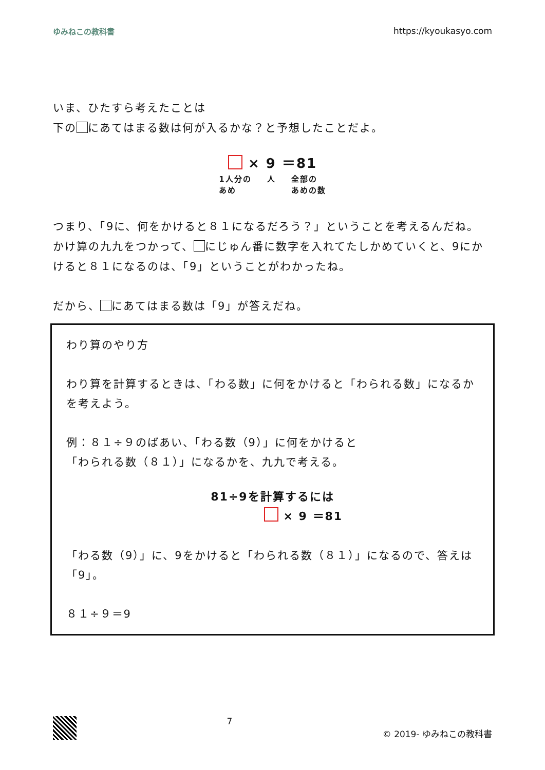ゆみねこの教科書 https://kyoukasyo.com
いま、ひたすら考えたことは
下の にあてはまる数は何が入るかな？と予想したことだよ。
× 9 ＝81
1人分の
あめ 人 全部の
あめの数
つまり、「9に、何をかけると８１になるだろう？」ということを考えるんだね。
かけ算の九九をつかって、 にじゅん番に数字を入れてたしかめていくと、9にかけると８１になるのは、「9」ということがわかったね。
だから、 にあてはまる数は「9」が答えだね。
わり算のやり方
わり算を計算するときは、「わる数」に何をかけると「わられる数」になるかを考えよう。
例：８１÷９のばあい、「わる数（9）」に何をかけると
「わられる数（８１）」になるかを、九九で考える。
81÷9を計算するには
× 9 ＝81
「わる数（9）」に、9をかけると「わられる数（８１）」になるので、答えは「9」。
８１÷９＝9
7 © 2019- ゆみねこの教科書